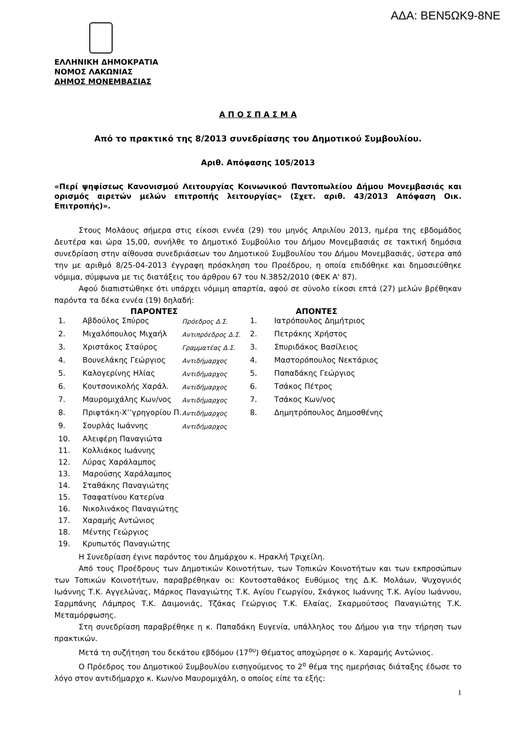ΑΔΑ: ΒΕΝ5ΩΚ9-8ΝΕ
ΕΛΛΗΝΙΚΗ ΔΗΜΟΚΡΑΤΙΑ
ΝΟΜΟΣ ΛΑΚΩΝΙΑΣ
ΔΗΜΟΣ ΜΟΝΕΜΒΑΣΙΑΣ
Α Π Ο Σ Π Α Σ Μ Α
Από το πρακτικό της 8/2013 συνεδρίασης του Δημοτικού Συμβουλίου.
Αριθ. Απόφασης 105/2013
«Περί ψηφίσεως Κανονισμού Λειτουργίας Κοινωνικού Παντοπωλείου Δήμου Μονεμβασιάς και ορισμός αιρετών μελών επιτροπής λειτουργίας» (Σχετ. αριθ. 43/2013 Απόφαση Οικ. Επιτροπής)».
Στους Μολάους σήμερα στις είκοσι εννέα (29) του μηνός Απριλίου 2013, ημέρα της εβδομάδος Δευτέρα και ώρα 15,00, συνήλθε το Δημοτικό Συμβούλιο του Δήμου Μονεμβασιάς σε τακτική δημόσια συνεδρίαση στην αίθουσα συνεδριάσεων του Δημοτικού Συμβουλίου του Δήμου Μονεμβασιάς, ύστερα από την με αριθμό 8/25-04-2013 έγγραφη πρόσκληση του Προέδρου, η οποία επιδόθηκε και δημοσιεύθηκε νόμιμα, σύμφωνα με τις διατάξεις του άρθρου 67 του Ν.3852/2010 (ΦΕΚ Α' 87).
Αφού διαπιστώθηκε ότι υπάρχει νόμιμη απαρτία, αφού σε σύνολο είκοσι επτά (27) μελών βρέθηκαν παρόντα τα δέκα εννέα (19) δηλαδή:
| ΠΑΡΟΝΤΕΣ | | | ΑΠΟΝΤΕΣ | |
| --- | --- | --- | --- | --- |
| 1. | Αβδούλος Σπύρος | Πρόεδρος Δ.Σ. | 1. | Ιατρόπουλος Δημήτριος |
| 2. | Μιχαλόπουλος Μιχαήλ | Αντιπρόεδρος Δ.Σ. | 2. | Πετράκης Χρήστος |
| 3. | Χριστάκος Σταύρος | Γραμματέας Δ.Σ. | 3. | Σπυριδάκος Βασίλειος |
| 4. | Βουνελάκης Γεώργιος | Αντιδήμαρχος | 4. | Μαστορόπουλος Νεκτάριος |
| 5. | Καλογερίνης Ηλίας | Αντιδήμαρχος | 5. | Παπαδάκης Γεώργιος |
| 6. | Κουτσονικολής Χαράλ. | Αντιδήμαρχος | 6. | Τσάκος Πέτρος |
| 7. | Μαυρομιχάλης Κων/νος | Αντιδήμαρχος | 7. | Τσάκος Κων/νος |
| 8. | Πριφτάκη-Χ’’γρηγορίου Π. | Αντιδήμαρχος | 8. | Δημητρόπουλος Δημοσθένης |
| 9. | Σουρλάς Ιωάννης | Αντιδήμαρχος | | |
| 10. | Αλειφέρη Παναγιώτα | | | |
| 11. | Κολλιάκος Ιωάννης | | | |
| 12. | Λύρας Χαράλαμπος | | | |
| 13. | Μαρούσης Χαράλαμπος | | | |
| 14. | Σταθάκης Παναγιώτης | | | |
| 15. | Τσαφατίνου Κατερίνα | | | |
| 16. | Νικολινάκος Παναγιώτης | | | |
| 17. | Χαραμής Αντώνιος | | | |
| 18. | Μέντης Γεώργιος | | | |
| 19. | Κρυπωτός Παναγιώτης | | | |
Η Συνεδρίαση έγινε παρόντος του Δημάρχου κ. Ηρακλή Τριχείλη.
Από τους Προέδρους των Δημοτικών Κοινοτήτων, των Τοπικών Κοινοτήτων και των εκπροσώπων των Τοπικών Κοινοτήτων, παραβρέθηκαν οι: Κοντοσταθάκος Ευθύμιος της Δ.Κ. Μολάων, Ψυχογυιός Ιωάννης Τ.Κ. Αγγελώνας, Μάρκος Παναγιώτης Τ.Κ. Αγίου Γεωργίου, Σκάγκος Ιωάννης Τ.Κ. Αγίου Ιωάννου, Σαρμπάνης Λάμπρος Τ.Κ. Δαιμονιάς, Τζάκας Γεώργιος Τ.Κ. Ελαίας, Σκαρμούτσος Παναγιώτης Τ.Κ. Μεταμόρφωσης.
Στη συνεδρίαση παραβρέθηκε η κ. Παπαδάκη Ευγενία, υπάλληλος του Δήμου για την τήρηση των πρακτικών.
Μετά τη συζήτηση του δεκάτου εβδόμου (17<sup>ου</sup>) Θέματος αποχώρησε ο κ. Χαραμής Αντώνιος.
Ο Πρόεδρος του Δημοτικού Συμβουλίου εισηγούμενος το 2<sup>ο</sup> θέμα της ημερήσιας διάταξης έδωσε το λόγο στον αντιδήμαρχο κ. Κων/νο Μαυρομιχάλη, ο οποίος είπε τα εξής:
1